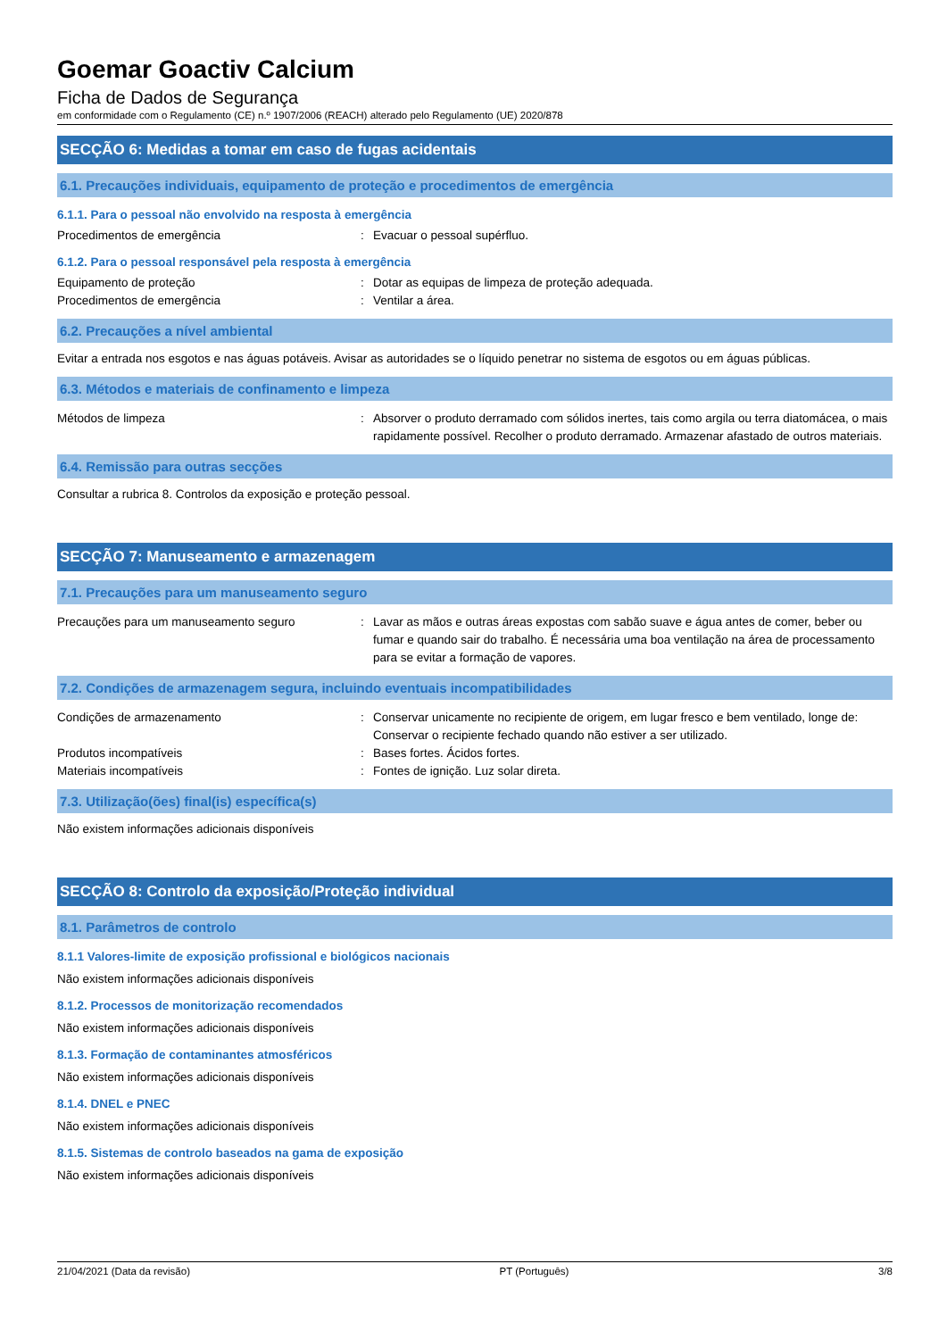Goemar Goactiv Calcium
Ficha de Dados de Segurança
em conformidade com o Regulamento (CE) n.º 1907/2006 (REACH) alterado pelo Regulamento (UE) 2020/878
SECÇÃO 6: Medidas a tomar em caso de fugas acidentais
6.1. Precauções individuais, equipamento de proteção e procedimentos de emergência
6.1.1. Para o pessoal não envolvido na resposta à emergência
Procedimentos de emergência : Evacuar o pessoal supérfluo.
6.1.2. Para o pessoal responsável pela resposta à emergência
Equipamento de proteção : Dotar as equipas de limpeza de proteção adequada.
Procedimentos de emergência : Ventilar a área.
6.2. Precauções a nível ambiental
Evitar a entrada nos esgotos e nas águas potáveis. Avisar as autoridades se o líquido penetrar no sistema de esgotos ou em águas públicas.
6.3. Métodos e materiais de confinamento e limpeza
Métodos de limpeza : Absorver o produto derramado com sólidos inertes, tais como argila ou terra diatomácea, o mais rapidamente possível. Recolher o produto derramado. Armazenar afastado de outros materiais.
6.4. Remissão para outras secções
Consultar a rubrica 8. Controlos da exposição e proteção pessoal.
SECÇÃO 7: Manuseamento e armazenagem
7.1. Precauções para um manuseamento seguro
Precauções para um manuseamento seguro : Lavar as mãos e outras áreas expostas com sabão suave e água antes de comer, beber ou fumar e quando sair do trabalho. É necessária uma boa ventilação na área de processamento para se evitar a formação de vapores.
7.2. Condições de armazenagem segura, incluindo eventuais incompatibilidades
Condições de armazenamento : Conservar unicamente no recipiente de origem, em lugar fresco e bem ventilado, longe de: Conservar o recipiente fechado quando não estiver a ser utilizado.
Produtos incompatíveis : Bases fortes. Ácidos fortes.
Materiais incompatíveis : Fontes de ignição. Luz solar direta.
7.3. Utilização(ões) final(is) específica(s)
Não existem informações adicionais disponíveis
SECÇÃO 8: Controlo da exposição/Proteção individual
8.1. Parâmetros de controlo
8.1.1 Valores-limite de exposição profissional e biológicos nacionais
Não existem informações adicionais disponíveis
8.1.2. Processos de monitorização recomendados
Não existem informações adicionais disponíveis
8.1.3. Formação de contaminantes atmosféricos
Não existem informações adicionais disponíveis
8.1.4. DNEL e PNEC
Não existem informações adicionais disponíveis
8.1.5. Sistemas de controlo baseados na gama de exposição
Não existem informações adicionais disponíveis
21/04/2021 (Data da revisão) PT (Português) 3/8